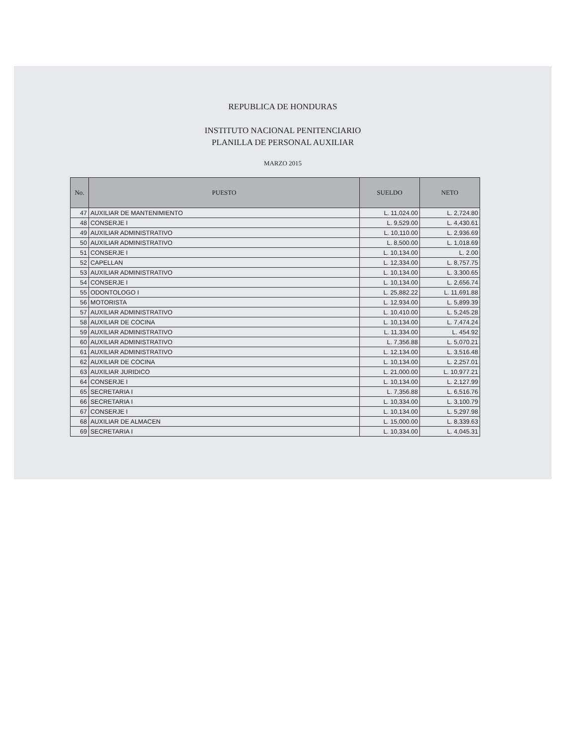REPUBLICA DE HONDURAS
INSTITUTO NACIONAL PENITENCIARIO
PLANILLA DE PERSONAL AUXILIAR
MARZO 2015
| No. | PUESTO | SUELDO | NETO |
| --- | --- | --- | --- |
| 47 | AUXILIAR DE MANTENIMIENTO | L. 11,024.00 | L. 2,724.80 |
| 48 | CONSERJE I | L. 9,529.00 | L. 4,430.61 |
| 49 | AUXILIAR ADMINISTRATIVO | L. 10,110.00 | L. 2,936.69 |
| 50 | AUXILIAR ADMINISTRATIVO | L. 8,500.00 | L. 1,018.69 |
| 51 | CONSERJE I | L. 10,134.00 | L. 2.00 |
| 52 | CAPELLAN | L. 12,334.00 | L. 8,757.75 |
| 53 | AUXILIAR ADMINISTRATIVO | L. 10,134.00 | L. 3,300.65 |
| 54 | CONSERJE I | L. 10,134.00 | L. 2,656.74 |
| 55 | ODONTOLOGO I | L. 25,882.22 | L. 11,691.88 |
| 56 | MOTORISTA | L. 12,934.00 | L. 5,899.39 |
| 57 | AUXILIAR ADMINISTRATIVO | L. 10,410.00 | L. 5,245.28 |
| 58 | AUXILIAR DE COCINA | L. 10,134.00 | L. 7,474.24 |
| 59 | AUXILIAR ADMINISTRATIVO | L. 11,334.00 | L. 454.92 |
| 60 | AUXILIAR ADMINISTRATIVO | L. 7,356.88 | L. 5,070.21 |
| 61 | AUXILIAR ADMINISTRATIVO | L. 12,134.00 | L. 3,516.48 |
| 62 | AUXILIAR DE COCINA | L. 10,134.00 | L. 2,257.01 |
| 63 | AUXILIAR JURIDICO | L. 21,000.00 | L. 10,977.21 |
| 64 | CONSERJE I | L. 10,134.00 | L. 2,127.99 |
| 65 | SECRETARIA I | L. 7,356.88 | L. 6,516.76 |
| 66 | SECRETARIA I | L. 10,334.00 | L. 3,100.79 |
| 67 | CONSERJE I | L. 10,134.00 | L. 5,297.98 |
| 68 | AUXILIAR DE ALMACEN | L. 15,000.00 | L. 8,339.63 |
| 69 | SECRETARIA I | L. 10,334.00 | L. 4,045.31 |